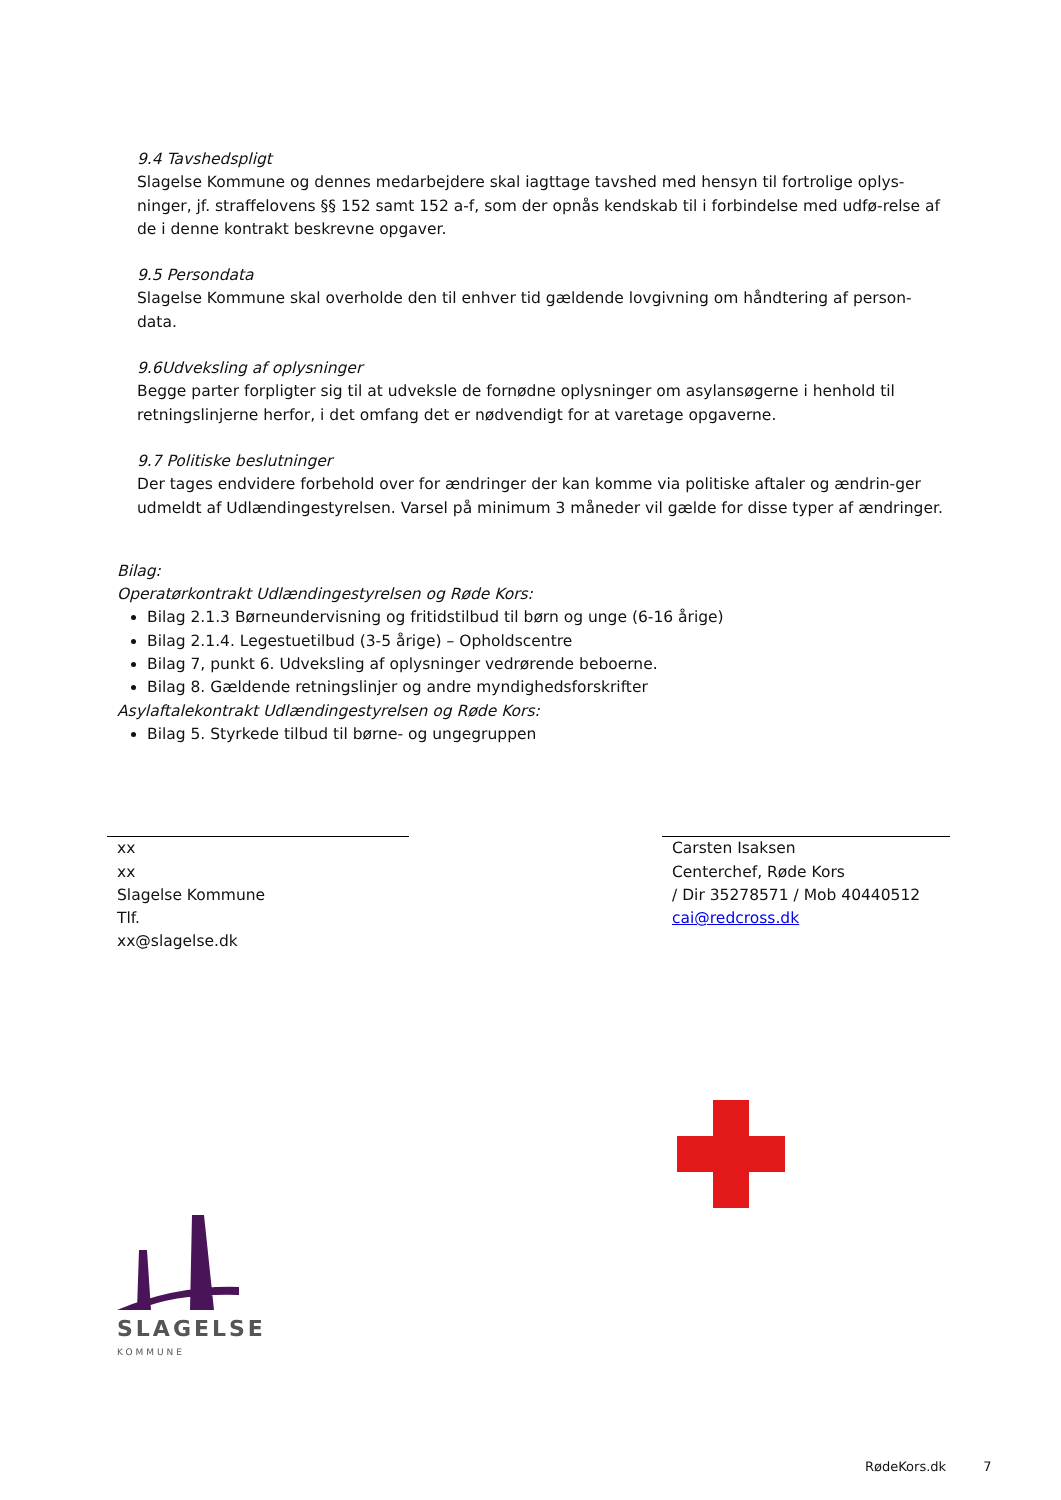9.4 Tavshedspligt
Slagelse Kommune og dennes medarbejdere skal iagttage tavshed med hensyn til fortrolige oplys-ninger, jf. straffelovens §§ 152 samt 152 a-f, som der opnås kendskab til i forbindelse med udfø-relse af de i denne kontrakt beskrevne opgaver.
9.5 Persondata
Slagelse Kommune skal overholde den til enhver tid gældende lovgivning om håndtering af person-data.
9.6Udveksling af oplysninger
Begge parter forpligter sig til at udveksle de fornødne oplysninger om asylansøgerne i henhold til retningslinjerne herfor, i det omfang det er nødvendigt for at varetage opgaverne.
9.7 Politiske beslutninger
Der tages endvidere forbehold over for ændringer der kan komme via politiske aftaler og ændrin-ger udmeldt af Udlændingestyrelsen. Varsel på minimum 3 måneder vil gælde for disse typer af ændringer.
Bilag:
Operatørkontrakt Udlændingestyrelsen og Røde Kors:
Bilag 2.1.3 Børneundervisning og fritidstilbud til børn og unge (6-16 årige)
Bilag 2.1.4. Legestuetilbud (3-5 årige) – Opholdscentre
Bilag 7, punkt 6. Udveksling af oplysninger vedrørende beboerne.
Bilag 8. Gældende retningslinjer og andre myndighedsforskrifter
Asylaftalekontrakt Udlændingestyrelsen og Røde Kors:
Bilag 5. Styrkede tilbud til børne- og ungegruppen
xx
xx
Slagelse Kommune
Tlf.
xx@slagelse.dk
Carsten Isaksen
Centerchef, Røde Kors
/ Dir 35278571 / Mob 40440512
cai@redcross.dk
SLAGELSE
KOMMUNE
RødeKors.dk 7